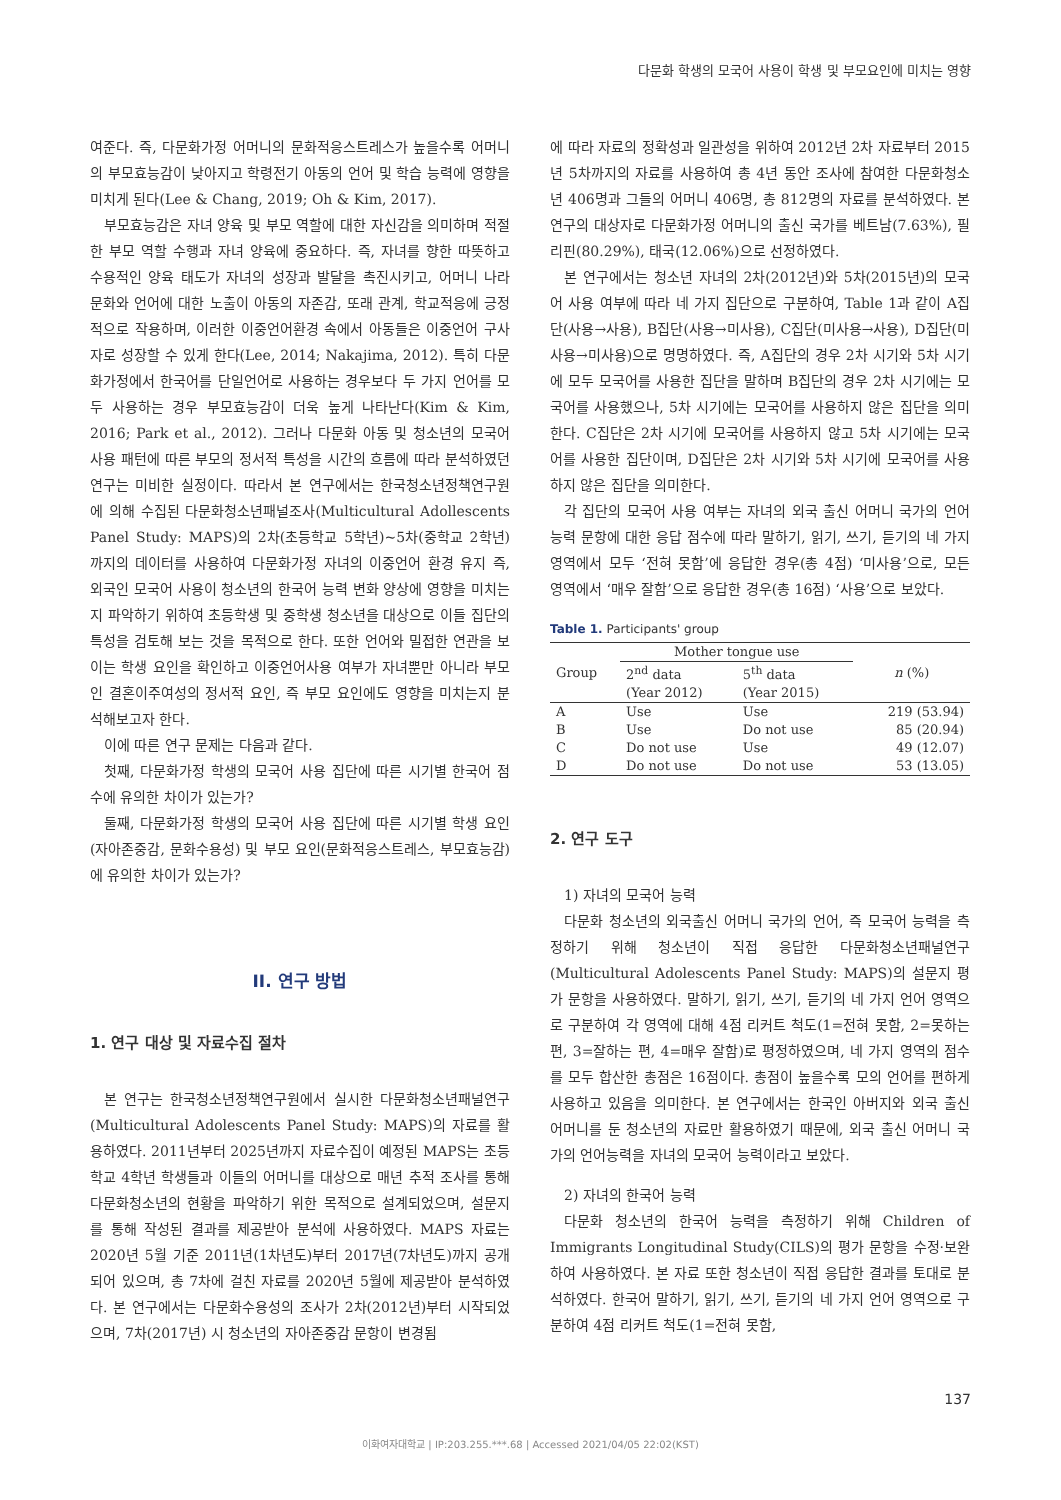다문화 학생의 모국어 사용이 학생 및 부모요인에 미치는 영향
여준다. 즉, 다문화가정 어머니의 문화적응스트레스가 높을수록 어머니의 부모효능감이 낮아지고 학령전기 아동의 언어 및 학습 능력에 영향을 미치게 된다(Lee & Chang, 2019; Oh & Kim, 2017).
부모효능감은 자녀 양육 및 부모 역할에 대한 자신감을 의미하며 적절한 부모 역할 수행과 자녀 양육에 중요하다. 즉, 자녀를 향한 따뜻하고 수용적인 양육 태도가 자녀의 성장과 발달을 촉진시키고, 어머니 나라 문화와 언어에 대한 노출이 아동의 자존감, 또래 관계, 학교적응에 긍정적으로 작용하며, 이러한 이중언어환경 속에서 아동들은 이중언어 구사자로 성장할 수 있게 한다(Lee, 2014; Nakajima, 2012). 특히 다문화가정에서 한국어를 단일언어로 사용하는 경우보다 두 가지 언어를 모두 사용하는 경우 부모효능감이 더욱 높게 나타난다(Kim & Kim, 2016; Park et al., 2012). 그러나 다문화 아동 및 청소년의 모국어 사용 패턴에 따른 부모의 정서적 특성을 시간의 흐름에 따라 분석하였던 연구는 미비한 실정이다. 따라서 본 연구에서는 한국청소년정책연구원에 의해 수집된 다문화청소년패널조사(Multicultural Adollescents Panel Study: MAPS)의 2차(초등학교 5학년)~5차(중학교 2학년)까지의 데이터를 사용하여 다문화가정 자녀의 이중언어 환경 유지 즉, 외국인 모국어 사용이 청소년의 한국어 능력 변화 양상에 영향을 미치는지 파악하기 위하여 초등학생 및 중학생 청소년을 대상으로 이들 집단의 특성을 검토해 보는 것을 목적으로 한다. 또한 언어와 밀접한 연관을 보이는 학생 요인을 확인하고 이중언어사용 여부가 자녀뿐만 아니라 부모인 결혼이주여성의 정서적 요인, 즉 부모 요인에도 영향을 미치는지 분석해보고자 한다.
이에 따른 연구 문제는 다음과 같다.
첫째, 다문화가정 학생의 모국어 사용 집단에 따른 시기별 한국어 점수에 유의한 차이가 있는가?
둘째, 다문화가정 학생의 모국어 사용 집단에 따른 시기별 학생 요인(자아존중감, 문화수용성) 및 부모 요인(문화적응스트레스, 부모효능감)에 유의한 차이가 있는가?
II. 연구 방법
1. 연구 대상 및 자료수집 절차
본 연구는 한국청소년정책연구원에서 실시한 다문화청소년패널연구(Multicultural Adolescents Panel Study: MAPS)의 자료를 활용하였다. 2011년부터 2025년까지 자료수집이 예정된 MAPS는 초등학교 4학년 학생들과 이들의 어머니를 대상으로 매년 추적 조사를 통해 다문화청소년의 현황을 파악하기 위한 목적으로 설계되었으며, 설문지를 통해 작성된 결과를 제공받아 분석에 사용하였다. MAPS 자료는 2020년 5월 기준 2011년(1차년도)부터 2017년(7차년도)까지 공개되어 있으며, 총 7차에 걸친 자료를 2020년 5월에 제공받아 분석하였다. 본 연구에서는 다문화수용성의 조사가 2차(2012년)부터 시작되었으며, 7차(2017년) 시 청소년의 자아존중감 문항이 변경됨
에 따라 자료의 정확성과 일관성을 위하여 2012년 2차 자료부터 2015년 5차까지의 자료를 사용하여 총 4년 동안 조사에 참여한 다문화청소년 406명과 그들의 어머니 406명, 총 812명의 자료를 분석하였다. 본 연구의 대상자로 다문화가정 어머니의 출신 국가를 베트남(7.63%), 필리핀(80.29%), 태국(12.06%)으로 선정하였다.
본 연구에서는 청소년 자녀의 2차(2012년)와 5차(2015년)의 모국어 사용 여부에 따라 네 가지 집단으로 구분하여, Table 1과 같이 A집단(사용→사용), B집단(사용→미사용), C집단(미사용→사용), D집단(미사용→미사용)으로 명명하였다. 즉, A집단의 경우 2차 시기와 5차 시기에 모두 모국어를 사용한 집단을 말하며 B집단의 경우 2차 시기에는 모국어를 사용했으나, 5차 시기에는 모국어를 사용하지 않은 집단을 의미한다. C집단은 2차 시기에 모국어를 사용하지 않고 5차 시기에는 모국어를 사용한 집단이며, D집단은 2차 시기와 5차 시기에 모국어를 사용하지 않은 집단을 의미한다.
각 집단의 모국어 사용 여부는 자녀의 외국 출신 어머니 국가의 언어능력 문항에 대한 응답 점수에 따라 말하기, 읽기, 쓰기, 듣기의 네 가지 영역에서 모두 ‘전혀 못함’에 응답한 경우(총 4점) ‘미사용’으로, 모든 영역에서 ‘매우 잘함’으로 응답한 경우(총 16점) ‘사용’으로 보았다.
Table 1. Participants' group
| Group | Mother tongue use | | n (%) |
| --- | --- | --- | --- |
| | 2<sup>nd</sup> data (Year 2012) | 5<sup>th</sup> data (Year 2015) | |
| A | Use | Use | 219 (53.94) |
| B | Use | Do not use | 85 (20.94) |
| C | Do not use | Use | 49 (12.07) |
| D | Do not use | Do not use | 53 (13.05) |
2. 연구 도구
1) 자녀의 모국어 능력
다문화 청소년의 외국출신 어머니 국가의 언어, 즉 모국어 능력을 측정하기 위해 청소년이 직접 응답한 다문화청소년패널연구(Multicultural Adolescents Panel Study: MAPS)의 설문지 평가 문항을 사용하였다. 말하기, 읽기, 쓰기, 듣기의 네 가지 언어 영역으로 구분하여 각 영역에 대해 4점 리커트 척도(1=전혀 못함, 2=못하는 편, 3=잘하는 편, 4=매우 잘함)로 평정하였으며, 네 가지 영역의 점수를 모두 합산한 총점은 16점이다. 총점이 높을수록 모의 언어를 편하게 사용하고 있음을 의미한다. 본 연구에서는 한국인 아버지와 외국 출신 어머니를 둔 청소년의 자료만 활용하였기 때문에, 외국 출신 어머니 국가의 언어능력을 자녀의 모국어 능력이라고 보았다.
2) 자녀의 한국어 능력
다문화 청소년의 한국어 능력을 측정하기 위해 Children of Immigrants Longitudinal Study(CILS)의 평가 문항을 수정·보완하여 사용하였다. 본 자료 또한 청소년이 직접 응답한 결과를 토대로 분석하였다. 한국어 말하기, 읽기, 쓰기, 듣기의 네 가지 언어 영역으로 구분하여 4점 리커트 척도(1=전혀 못함,
137
이화여자대학교 | IP:203.255.***.68 | Accessed 2021/04/05 22:02(KST)